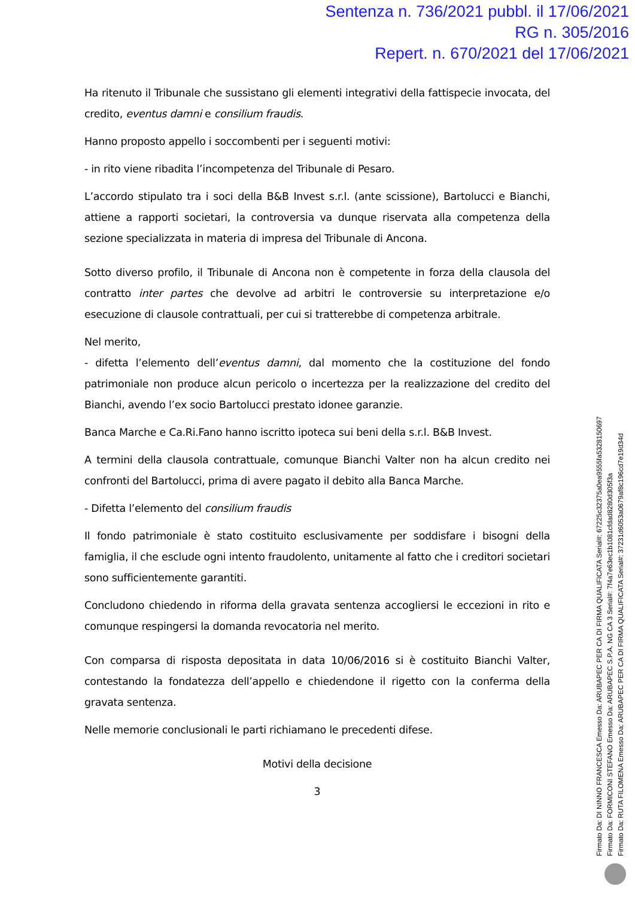Sentenza n. 736/2021 pubbl. il 17/06/2021
RG n. 305/2016
Repert. n. 670/2021 del 17/06/2021
Ha ritenuto il Tribunale che sussistano gli elementi integrativi della fattispecie invocata, del credito, eventus damni e consilium fraudis.
Hanno proposto appello i soccombenti per i seguenti motivi:
- in rito viene ribadita l’incompetenza del Tribunale di Pesaro.
L’accordo stipulato tra i soci della B&B Invest s.r.l. (ante scissione), Bartolucci e Bianchi, attiene a rapporti societari, la controversia va dunque riservata alla competenza della sezione specializzata in materia di impresa del Tribunale di Ancona.
Sotto diverso profilo, il Tribunale di Ancona non è competente in forza della clausola del contratto inter partes che devolve ad arbitri le controversie su interpretazione e/o esecuzione di clausole contrattuali, per cui si tratterebbe di competenza arbitrale.
Nel merito,
- difetta l’elemento dell’eventus damni, dal momento che la costituzione del fondo patrimoniale non produce alcun pericolo o incertezza per la realizzazione del credito del Bianchi, avendo l’ex socio Bartolucci prestato idonee garanzie.
Banca Marche e Ca.Ri.Fano hanno iscritto ipoteca sui beni della s.r.l. B&B Invest.
A termini della clausola contrattuale, comunque Bianchi Valter non ha alcun credito nei confronti del Bartolucci, prima di avere pagato il debito alla Banca Marche.
- Difetta l’elemento del consilium fraudis
Il fondo patrimoniale è stato costituito esclusivamente per soddisfare i bisogni della famiglia, il che esclude ogni intento fraudolento, unitamente al fatto che i creditori societari sono sufficientemente garantiti.
Concludono chiedendo in riforma della gravata sentenza accogliersi le eccezioni in rito e comunque respingersi la domanda revocatoria nel merito.
Con comparsa di risposta depositata in data 10/06/2016 si è costituito Bianchi Valter, contestando la fondatezza dell’appello e chiedendone il rigetto con la conferma della gravata sentenza.
Nelle memorie conclusionali le parti richiamano le precedenti difese.
Motivi della decisione
3
Firmato Da: DI NINNO FRANCESCA Emesso Da: ARUBAPEC PER CA DI FIRMA QUALIFICATA Serial#: 67225c32375a0ea9555fa5328150697
Firmato Da: FORMICONI STEFANO Emesso Da: ARUBAPEC S.P.A. NG CA 3 Serial#: 7f4a7e63ec1b1081cfdad8280d305f3a
Firmato Da: RUTA FILOMENA Emesso Da: ARUBAPEC PER CA DI FIRMA QUALIFICATA Serial#: 37231d6053a0679af8c196cd7e19d34d